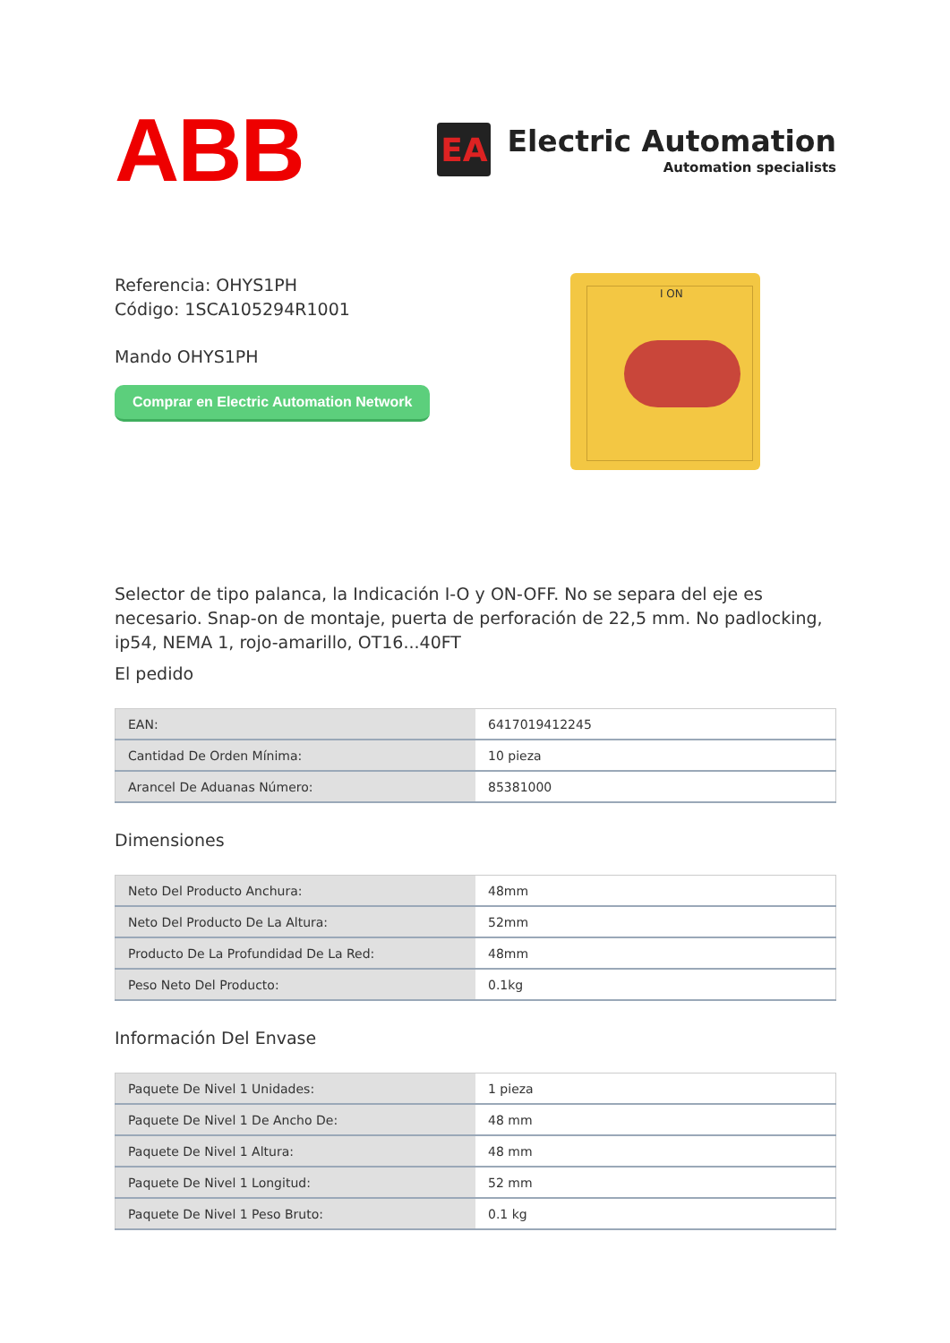ABB
EA
Electric Automation
Automation specialists
Referencia: OHYS1PH
Código: 1SCA105294R1001
Mando OHYS1PH
Comprar en Electric Automation Network
I ON
Selector de tipo palanca, la Indicación I-O y ON-OFF. No se separa del eje es necesario. Snap-on de montaje, puerta de perforación de 22,5 mm. No padlocking, ip54, NEMA 1, rojo-amarillo, OT16...40FT
El pedido
| EAN: | 6417019412245 |
| Cantidad De Orden Mínima: | 10 pieza |
| Arancel De Aduanas Número: | 85381000 |
Dimensiones
| Neto Del Producto Anchura: | 48mm |
| Neto Del Producto De La Altura: | 52mm |
| Producto De La Profundidad De La Red: | 48mm |
| Peso Neto Del Producto: | 0.1kg |
Información Del Envase
| Paquete De Nivel 1 Unidades: | 1 pieza |
| Paquete De Nivel 1 De Ancho De: | 48 mm |
| Paquete De Nivel 1 Altura: | 48 mm |
| Paquete De Nivel 1 Longitud: | 52 mm |
| Paquete De Nivel 1 Peso Bruto: | 0.1 kg |